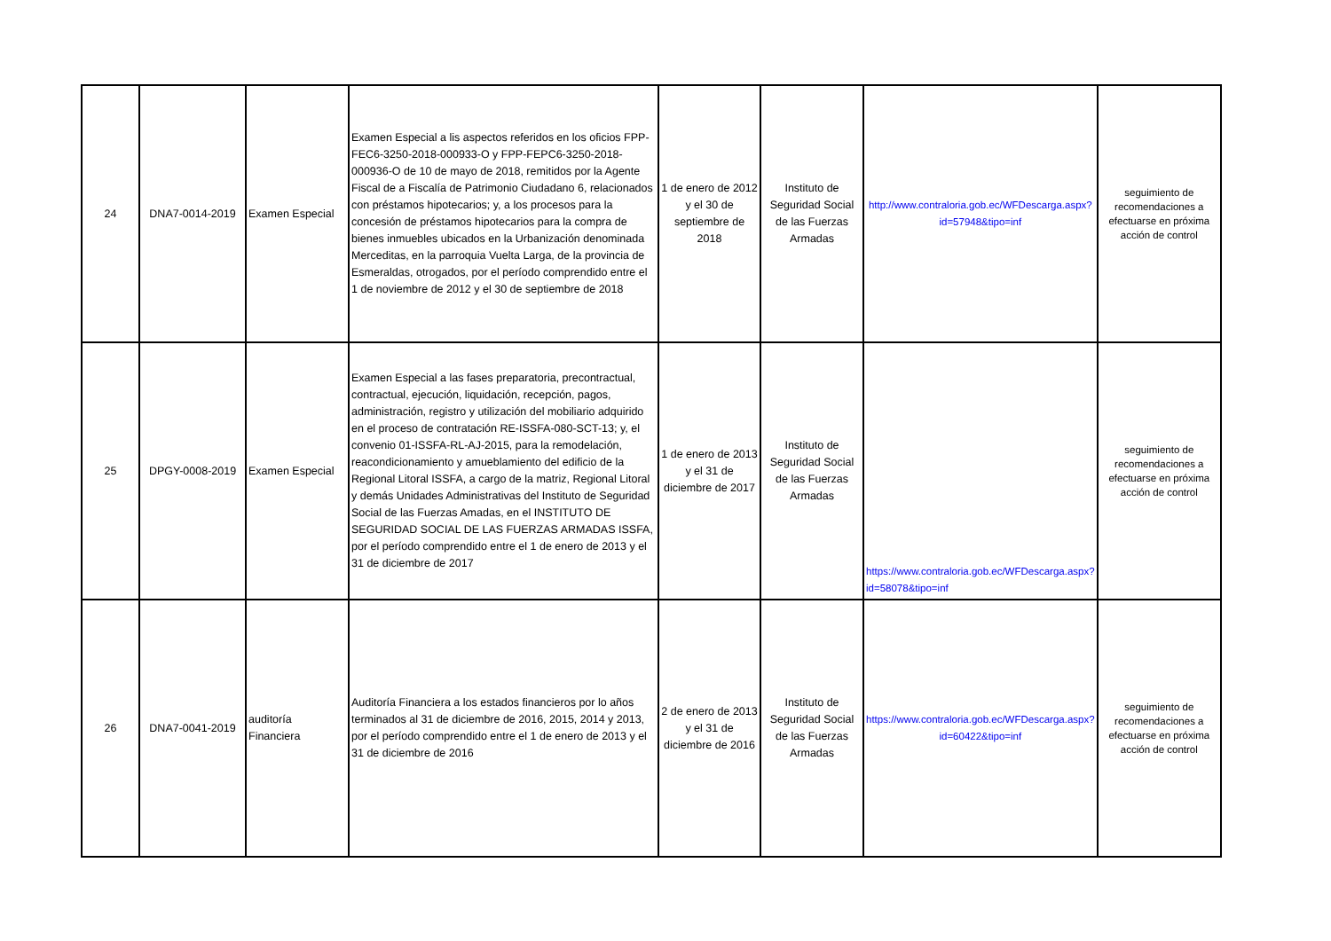| 24 | DNA7-0014-2019 | Examen Especial | Examen Especial a lis aspectos referidos en los oficios FPP-FEC6-3250-2018-000933-O y FPP-FEPC6-3250-2018-000936-O de 10 de mayo de 2018, remitidos por la Agente Fiscal de a Fiscalía de Patrimonio Ciudadano 6, relacionados con préstamos hipotecarios; y, a los procesos para la concesión de préstamos hipotecarios para la compra de bienes inmuebles ubicados en la Urbanización denominada Merceditas, en la parroquia Vuelta Larga, de la provincia de Esmeraldas, otrogados, por el período comprendido entre el 1 de noviembre de 2012 y el 30 de septiembre de 2018 | 1 de enero de 2012 y el 30 de septiembre de 2018 | Instituto de Seguridad Social de las Fuerzas Armadas | http://www.contraloria.gob.ec/WFDescarga.aspx?id=57948&tipo=inf | seguimiento de recomendaciones a efectuarse en próxima acción de control |
| 25 | DPGY-0008-2019 | Examen Especial | Examen Especial a las fases preparatoria, precontractual, contractual, ejecución, liquidación, recepción, pagos, administración, registro y utilización del mobiliario adquirido en el proceso de contratación RE-ISSFA-080-SCT-13; y, el convenio 01-ISSFA-RL-AJ-2015, para la remodelación, reacondicionamiento y amueblamiento del edificio de la Regional Litoral ISSFA, a cargo de la matriz, Regional Litoral y demás Unidades Administrativas del Instituto de Seguridad Social de las Fuerzas Amadas, en el INSTITUTO DE SEGURIDAD SOCIAL DE LAS FUERZAS ARMADAS ISSFA, por el período comprendido entre el 1 de enero de 2013 y el 31 de diciembre de 2017 | 1 de enero de 2013 y el 31 de diciembre de 2017 | Instituto de Seguridad Social de las Fuerzas Armadas | https://www.contraloria.gob.ec/WFDescarga.aspx?id=58078&tipo=inf | seguimiento de recomendaciones a efectuarse en próxima acción de control |
| 26 | DNA7-0041-2019 | auditoría Financiera | Auditoría Financiera a los estados financieros por lo años terminados al 31 de diciembre de 2016, 2015, 2014 y 2013, por el período comprendido entre el 1 de enero de 2013 y el 31 de diciembre de 2016 | 2 de enero de 2013 y el 31 de diciembre de 2016 | Instituto de Seguridad Social de las Fuerzas Armadas | https://www.contraloria.gob.ec/WFDescarga.aspx?id=60422&tipo=inf | seguimiento de recomendaciones a efectuarse en próxima acción de control |